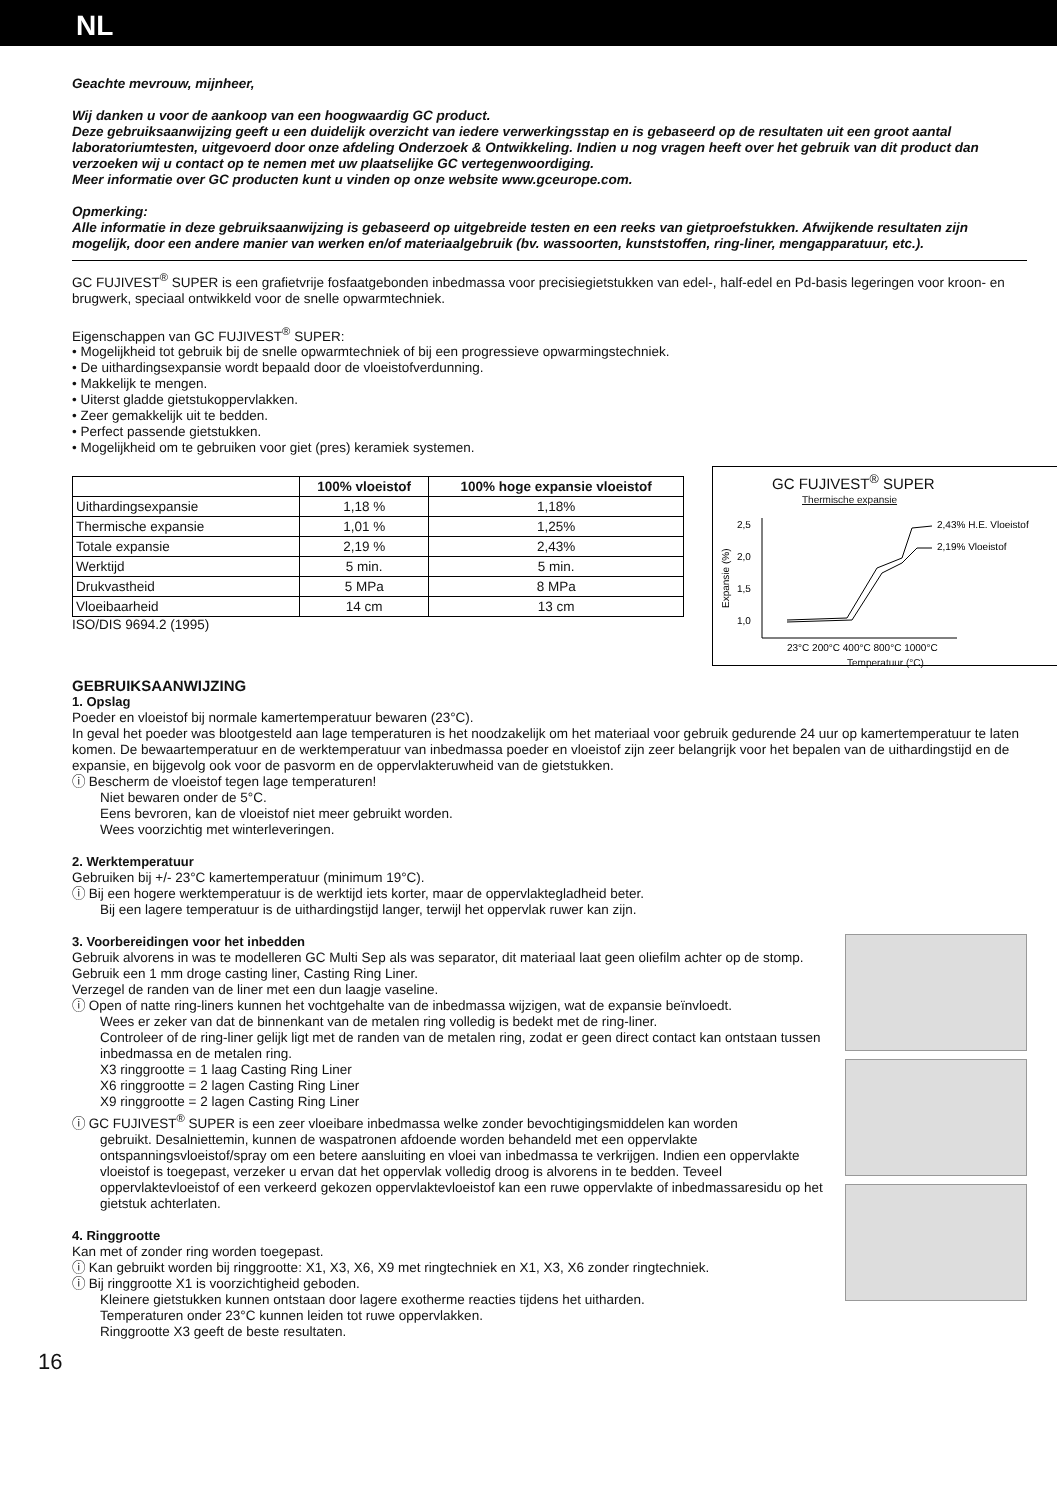NL
Geachte mevrouw, mijnheer,
Wij danken u voor de aankoop van een hoogwaardig GC product.
Deze gebruiksaanwijzing geeft u een duidelijk overzicht van iedere verwerkingsstap en is gebaseerd op de resultaten uit een groot aantal laboratoriumtesten, uitgevoerd door onze afdeling Onderzoek & Ontwikkeling. Indien u nog vragen heeft over het gebruik van dit product dan verzoeken wij u contact op te nemen met uw plaatselijke GC vertegenwoordiging.
Meer informatie over GC producten kunt u vinden op onze website www.gceurope.com.
Opmerking:
Alle informatie in deze gebruiksaanwijzing is gebaseerd op uitgebreide testen en een reeks van gietproefstukken. Afwijkende resultaten zijn mogelijk, door een andere manier van werken en/of materiaalgebruik (bv. wassoorten, kunststoffen, ring-liner, mengapparatuur, etc.).
GC FUJIVEST<sup>®</sup> SUPER is een grafietvrije fosfaatgebonden inbedmassa voor precisiegietstukken van edel-, half-edel en Pd-basis legeringen voor kroon- en brugwerk, speciaal ontwikkeld voor de snelle opwarmtechniek.
Eigenschappen van GC FUJIVEST<sup>®</sup> SUPER:
• Mogelijkheid tot gebruik bij de snelle opwarmtechniek of bij een progressieve opwarmingstechniek.
• De uithardingsexpansie wordt bepaald door de vloeistofverdunning.
• Makkelijk te mengen.
• Uiterst gladde gietstukoppervlakken.
• Zeer gemakkelijk uit te bedden.
• Perfect passende gietstukken.
• Mogelijkheid om te gebruiken voor giet (pres) keramiek systemen.
| | 100% vloeistof | 100% hoge expansie vloeistof |
| --- | --- | --- |
| Uithardingsexpansie | 1,18 % | 1,18% |
| Thermische expansie | 1,01 % | 1,25% |
| Totale expansie | 2,19 % | 2,43% |
| Werktijd | 5 min. | 5 min. |
| Drukvastheid | 5 MPa | 8 MPa |
| Vloeibaarheid | 14 cm | 13 cm |
ISO/DIS 9694.2 (1995)
GC FUJIVEST<sup>®</sup> SUPER
Thermische expansie
2,5
2,0
1,5
1,0
Expansie (%)
2,43% H.E. Vloeistof
2,19% Vloeistof
23°C 200°C 400°C 800°C 1000°C
Temperatuur (°C)
GEBRUIKSAANWIJZING
1. Opslag
Poeder en vloeistof bij normale kamertemperatuur bewaren (23°C).
In geval het poeder was blootgesteld aan lage temperaturen is het noodzakelijk om het materiaal voor gebruik gedurende 24 uur op kamertemperatuur te laten komen. De bewaartemperatuur en de werktemperatuur van inbedmassa poeder en vloeistof zijn zeer belangrijk voor het bepalen van de uithardingstijd en de expansie, en bijgevolg ook voor de pasvorm en de oppervlakteruwheid van de gietstukken.
ⓘ Bescherm de vloeistof tegen lage temperaturen!
Niet bewaren onder de 5°C.
Eens bevroren, kan de vloeistof niet meer gebruikt worden.
Wees voorzichtig met winterleveringen.
2. Werktemperatuur
Gebruiken bij +/- 23°C kamertemperatuur (minimum 19°C).
ⓘ Bij een hogere werktemperatuur is de werktijd iets korter, maar de oppervlaktegladheid beter.
Bij een lagere temperatuur is de uithardingstijd langer, terwijl het oppervlak ruwer kan zijn.
3. Voorbereidingen voor het inbedden
Gebruik alvorens in was te modelleren GC Multi Sep als was separator, dit materiaal laat geen oliefilm achter op de stomp.
Gebruik een 1 mm droge casting liner, Casting Ring Liner.
Verzegel de randen van de liner met een dun laagje vaseline.
ⓘ Open of natte ring-liners kunnen het vochtgehalte van de inbedmassa wijzigen, wat de expansie beïnvloedt.
Wees er zeker van dat de binnenkant van de metalen ring volledig is bedekt met de ring-liner.
Controleer of de ring-liner gelijk ligt met de randen van de metalen ring, zodat er geen direct contact kan ontstaan tussen inbedmassa en de metalen ring.
X3 ringgrootte = 1 laag Casting Ring Liner
X6 ringgrootte = 2 lagen Casting Ring Liner
X9 ringgrootte = 2 lagen Casting Ring Liner
ⓘ GC FUJIVEST<sup>®</sup> SUPER is een zeer vloeibare inbedmassa welke zonder bevochtigingsmiddelen kan worden
gebruikt. Desalniettemin, kunnen de waspatronen afdoende worden behandeld met een oppervlakte ontspanningsvloeistof/spray om een betere aansluiting en vloei van inbedmassa te verkrijgen. Indien een oppervlakte vloeistof is toegepast, verzeker u ervan dat het oppervlak volledig droog is alvorens in te bedden. Teveel oppervlaktevloeistof of een verkeerd gekozen oppervlaktevloeistof kan een ruwe oppervlakte of inbedmassaresidu op het gietstuk achterlaten.
4. Ringgrootte
Kan met of zonder ring worden toegepast.
ⓘ Kan gebruikt worden bij ringgrootte: X1, X3, X6, X9 met ringtechniek en X1, X3, X6 zonder ringtechniek.
ⓘ Bij ringgrootte X1 is voorzichtigheid geboden.
Kleinere gietstukken kunnen ontstaan door lagere exotherme reacties tijdens het uitharden.
Temperaturen onder 23°C kunnen leiden tot ruwe oppervlakken.
Ringgrootte X3 geeft de beste resultaten.
16